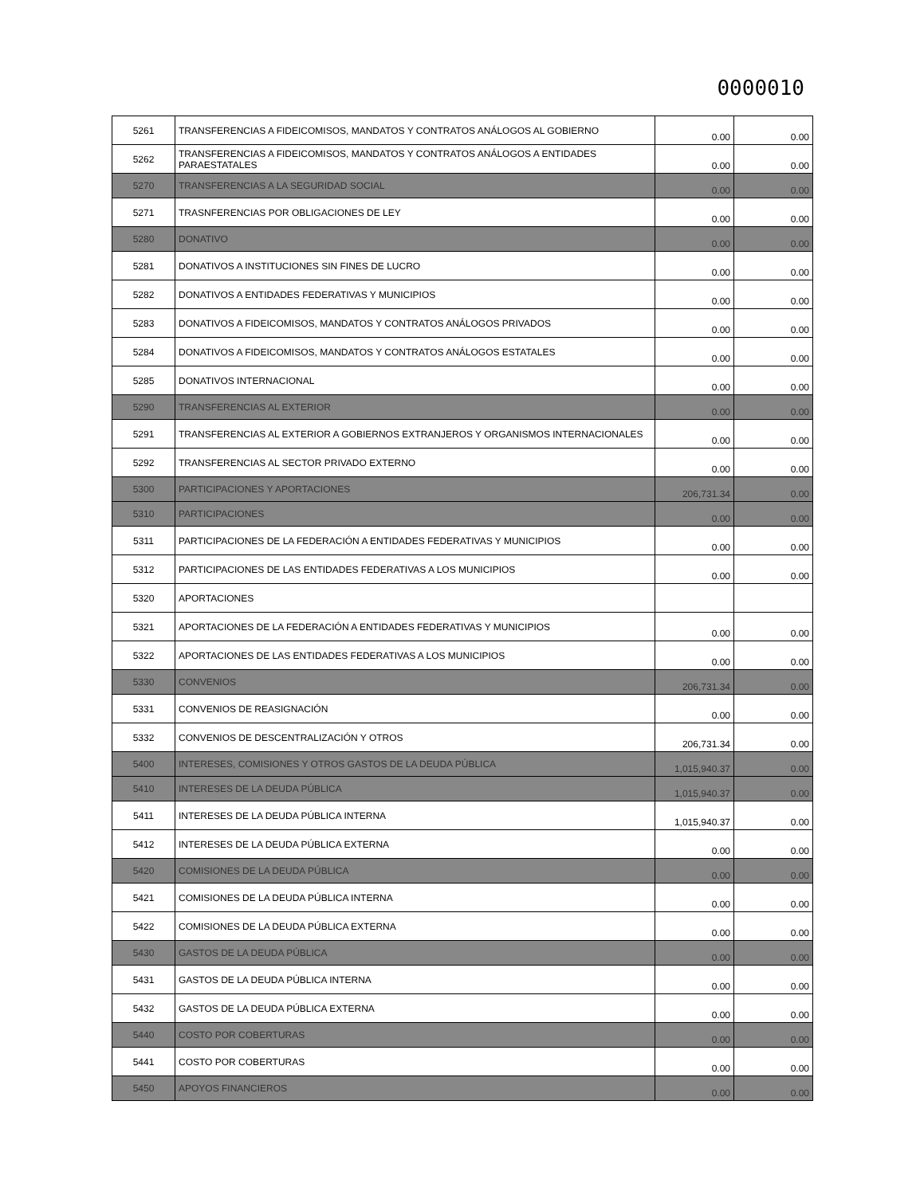0000010
| 5261 | TRANSFERENCIAS A FIDEICOMISOS, MANDATOS Y CONTRATOS ANÁLOGOS AL GOBIERNO | 0.00 | 0.00 |
| 5262 | TRANSFERENCIAS A FIDEICOMISOS, MANDATOS Y CONTRATOS ANÁLOGOS A ENTIDADES PARAESTATALES | 0.00 | 0.00 |
| 5270 | TRANSFERENCIAS A LA SEGURIDAD SOCIAL | 0.00 | 0.00 |
| 5271 | TRASNFERENCIAS POR OBLIGACIONES DE LEY | 0.00 | 0.00 |
| 5280 | DONATIVO | 0.00 | 0.00 |
| 5281 | DONATIVOS A INSTITUCIONES SIN FINES DE LUCRO | 0.00 | 0.00 |
| 5282 | DONATIVOS A ENTIDADES FEDERATIVAS Y MUNICIPIOS | 0.00 | 0.00 |
| 5283 | DONATIVOS A FIDEICOMISOS, MANDATOS Y CONTRATOS ANÁLOGOS PRIVADOS | 0.00 | 0.00 |
| 5284 | DONATIVOS A FIDEICOMISOS, MANDATOS Y CONTRATOS ANÁLOGOS ESTATALES | 0.00 | 0.00 |
| 5285 | DONATIVOS INTERNACIONAL | 0.00 | 0.00 |
| 5290 | TRANSFERENCIAS AL EXTERIOR | 0.00 | 0.00 |
| 5291 | TRANSFERENCIAS AL EXTERIOR A GOBIERNOS EXTRANJEROS Y ORGANISMOS INTERNACIONALES | 0.00 | 0.00 |
| 5292 | TRANSFERENCIAS AL SECTOR PRIVADO EXTERNO | 0.00 | 0.00 |
| 5300 | PARTICIPACIONES Y APORTACIONES | 206,731.34 | 0.00 |
| 5310 | PARTICIPACIONES | 0.00 | 0.00 |
| 5311 | PARTICIPACIONES DE LA FEDERACIÓN A ENTIDADES FEDERATIVAS Y MUNICIPIOS | 0.00 | 0.00 |
| 5312 | PARTICIPACIONES DE LAS ENTIDADES FEDERATIVAS A LOS MUNICIPIOS | 0.00 | 0.00 |
| 5320 | APORTACIONES | | |
| 5321 | APORTACIONES DE LA FEDERACIÓN A ENTIDADES FEDERATIVAS Y MUNICIPIOS | 0.00 | 0.00 |
| 5322 | APORTACIONES DE LAS ENTIDADES FEDERATIVAS A LOS MUNICIPIOS | 0.00 | 0.00 |
| 5330 | CONVENIOS | 206,731.34 | 0.00 |
| 5331 | CONVENIOS DE REASIGNACIÓN | 0.00 | 0.00 |
| 5332 | CONVENIOS DE DESCENTRALIZACIÓN Y OTROS | 206,731.34 | 0.00 |
| 5400 | INTERESES, COMISIONES Y OTROS GASTOS DE LA DEUDA PÚBLICA | 1,015,940.37 | 0.00 |
| 5410 | INTERESES DE LA DEUDA PÚBLICA | 1,015,940.37 | 0.00 |
| 5411 | INTERESES DE LA DEUDA PÚBLICA INTERNA | 1,015,940.37 | 0.00 |
| 5412 | INTERESES DE LA DEUDA PÚBLICA EXTERNA | 0.00 | 0.00 |
| 5420 | COMISIONES DE LA DEUDA PÚBLICA | 0.00 | 0.00 |
| 5421 | COMISIONES DE LA DEUDA PÚBLICA INTERNA | 0.00 | 0.00 |
| 5422 | COMISIONES DE LA DEUDA PÚBLICA EXTERNA | 0.00 | 0.00 |
| 5430 | GASTOS DE LA DEUDA PÚBLICA | 0.00 | 0.00 |
| 5431 | GASTOS DE LA DEUDA PÚBLICA INTERNA | 0.00 | 0.00 |
| 5432 | GASTOS DE LA DEUDA PÚBLICA EXTERNA | 0.00 | 0.00 |
| 5440 | COSTO POR COBERTURAS | 0.00 | 0.00 |
| 5441 | COSTO POR COBERTURAS | 0.00 | 0.00 |
| 5450 | APOYOS FINANCIEROS | 0.00 | 0.00 |